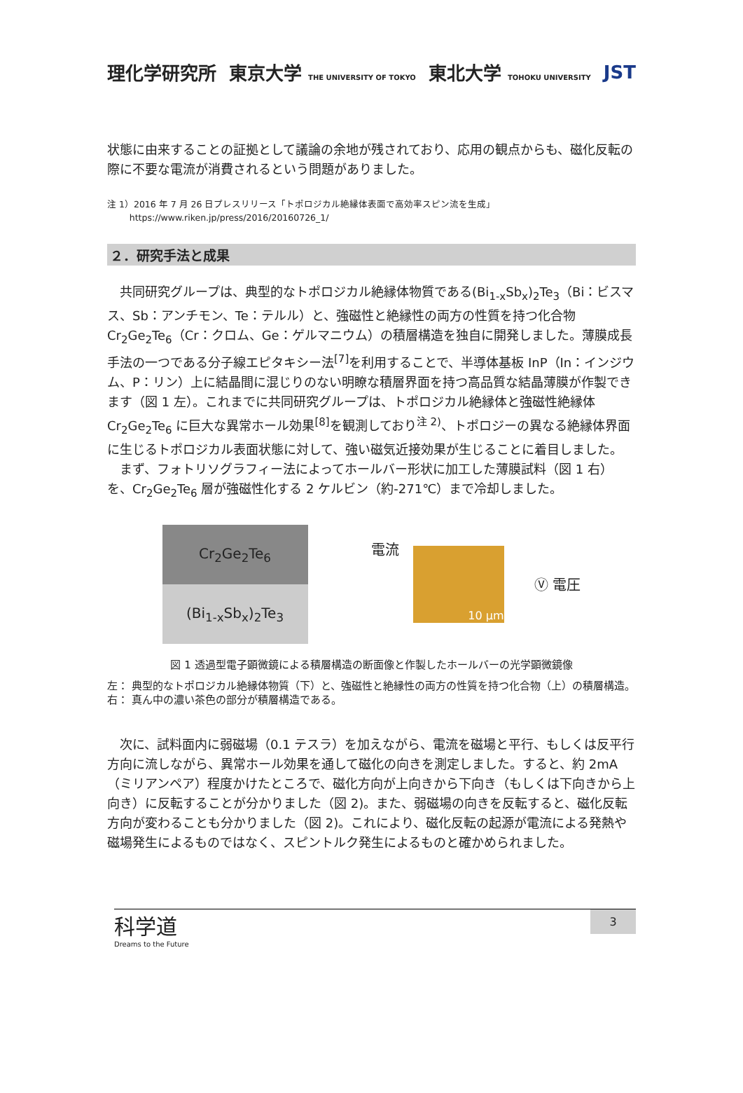理化学研究所 東京大学 THE UNIVERSITY OF TOKYO 東北大学 TOHOKU UNIVERSITY JST
状態に由来することの証拠として議論の余地が残されており、応用の観点からも、磁化反転の際に不要な電流が消費されるという問題がありました。
注 1）2016 年 7 月 26 日プレスリリース「トポロジカル絶縁体表面で高効率スピン流を生成」
https://www.riken.jp/press/2016/20160726_1/
２．研究手法と成果
　共同研究グループは、典型的なトポロジカル絶縁体物質である(Bi<sub>1-x</sub>Sb<sub>x</sub>)<sub>2</sub>Te<sub>3</sub>（Bi：ビスマス、Sb：アンチモン、Te：テルル）と、強磁性と絶縁性の両方の性質を持つ化合物 Cr<sub>2</sub>Ge<sub>2</sub>Te<sub>6</sub>（Cr：クロム、Ge：ゲルマニウム）の積層構造を独自に開発しました。薄膜成長手法の一つである分子線エピタキシー法<sup>[7]</sup>を利用することで、半導体基板 InP（In：インジウム、P：リン）上に結晶間に混じりのない明瞭な積層界面を持つ高品質な結晶薄膜が作製できます（図 1 左）。これまでに共同研究グループは、トポロジカル絶縁体と強磁性絶縁体 Cr<sub>2</sub>Ge<sub>2</sub>Te<sub>6</sub> に巨大な異常ホール効果<sup>[8]</sup>を観測しており<sup>注 2)</sup>、トポロジーの異なる絶縁体界面に生じるトポロジカル表面状態に対して、強い磁気近接効果が生じることに着目しました。
　まず、フォトリソグラフィー法によってホールバー形状に加工した薄膜試料（図 1 右）を、Cr<sub>2</sub>Ge<sub>2</sub>Te<sub>6</sub> 層が強磁性化する 2 ケルビン（約-271℃）まで冷却しました。
Cr<sub>2</sub>Ge<sub>2</sub>Te<sub>6</sub>
(Bi<sub>1-x</sub>Sb<sub>x</sub>)<sub>2</sub>Te<sub>3</sub>
電流 10 µm
Ⓥ 電圧
図 1 透過型電子顕微鏡による積層構造の断面像と作製したホールバーの光学顕微鏡像
左： 典型的なトポロジカル絶縁体物質（下）と、強磁性と絶縁性の両方の性質を持つ化合物（上）の積層構造。
右： 真ん中の濃い茶色の部分が積層構造である。
　次に、試料面内に弱磁場（0.1 テスラ）を加えながら、電流を磁場と平行、もしくは反平行方向に流しながら、異常ホール効果を通して磁化の向きを測定しました。すると、約 2mA（ミリアンペア）程度かけたところで、磁化方向が上向きから下向き（もしくは下向きから上向き）に反転することが分かりました（図 2)。また、弱磁場の向きを反転すると、磁化反転方向が変わることも分かりました（図 2)。これにより、磁化反転の起源が電流による発熱や磁場発生によるものではなく、スピントルク発生によるものと確かめられました。
科学道
Dreams to the Future
3